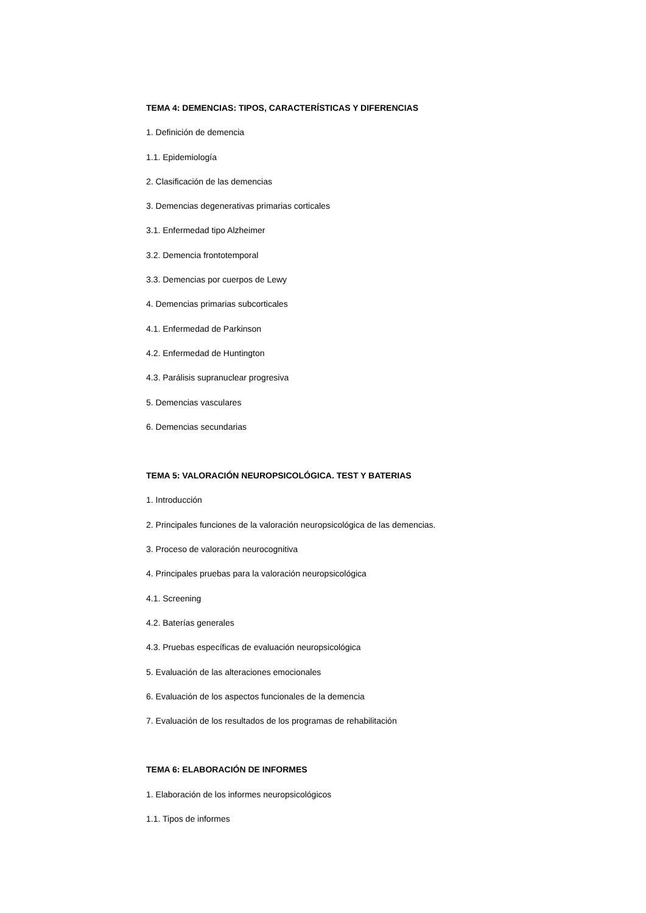TEMA 4: DEMENCIAS: TIPOS, CARACTERÍSTICAS Y DIFERENCIAS
1. Definición de demencia
1.1. Epidemiología
2. Clasificación de las demencias
3. Demencias degenerativas primarias corticales
3.1. Enfermedad tipo Alzheimer
3.2. Demencia frontotemporal
3.3. Demencias por cuerpos de Lewy
4. Demencias primarias subcorticales
4.1. Enfermedad de Parkinson
4.2. Enfermedad de Huntington
4.3. Parálisis supranuclear progresiva
5. Demencias vasculares
6. Demencias secundarias
TEMA 5: VALORACIÓN NEUROPSICOLÓGICA. TEST Y BATERIAS
1. Introducción
2. Principales funciones de la valoración neuropsicológica de las demencias.
3. Proceso de valoración neurocognitiva
4. Principales pruebas para la valoración neuropsicológica
4.1. Screening
4.2. Baterías generales
4.3. Pruebas específicas de evaluación neuropsicológica
5. Evaluación de las alteraciones emocionales
6. Evaluación de los aspectos funcionales de la demencia
7. Evaluación de los resultados de los programas de rehabilitación
TEMA 6: ELABORACIÓN DE INFORMES
1. Elaboración de los informes neuropsicológicos
1.1. Tipos de informes